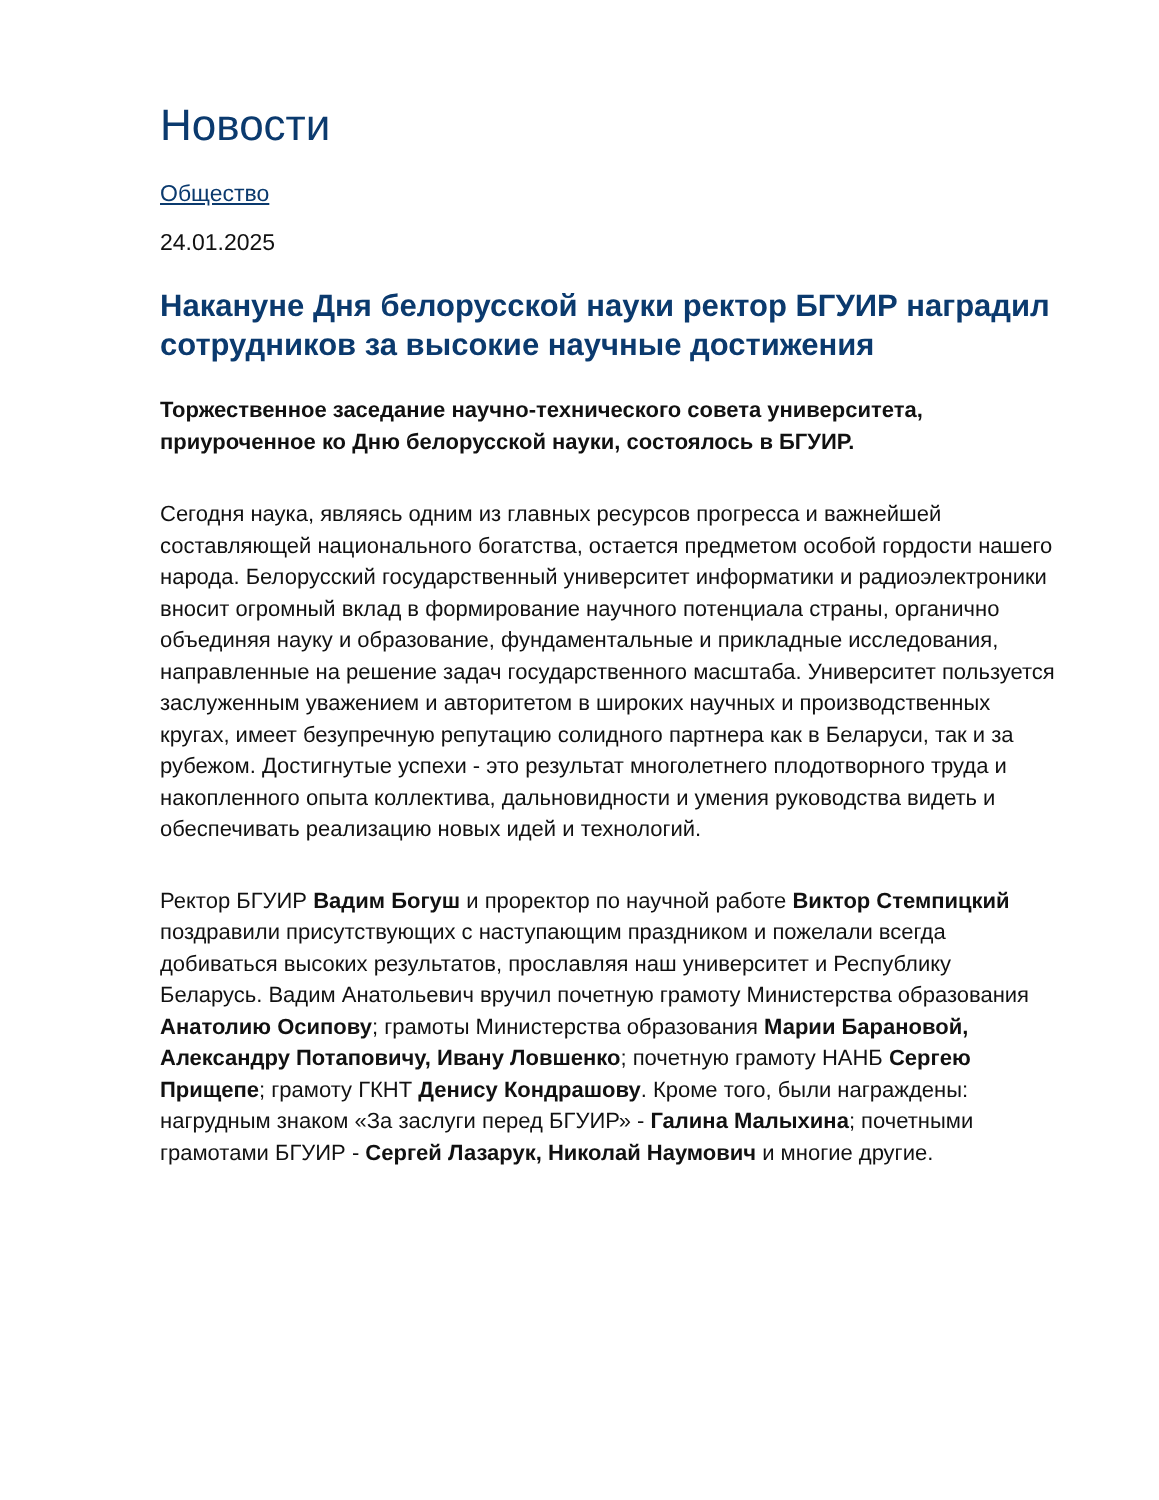Новости
Общество
24.01.2025
Накануне Дня белорусской науки ректор БГУИР наградил сотрудников за высокие научные достижения
Торжественное заседание научно-технического совета университета, приуроченное ко Дню белорусской науки, состоялось в БГУИР.
Сегодня наука, являясь одним из главных ресурсов прогресса и важнейшей составляющей национального богатства, остается предметом особой гордости нашего народа. Белорусский государственный университет информатики и радиоэлектроники вносит огромный вклад в формирование научного потенциала страны, органично объединяя науку и образование, фундаментальные и прикладные исследования, направленные на решение задач государственного масштаба. Университет пользуется заслуженным уважением и авторитетом в широких научных и производственных кругах, имеет безупречную репутацию солидного партнера как в Беларуси, так и за рубежом. Достигнутые успехи - это результат многолетнего плодотворного труда и накопленного опыта коллектива, дальновидности и умения руководства видеть и обеспечивать реализацию новых идей и технологий.
Ректор БГУИР Вадим Богуш и проректор по научной работе Виктор Стемпицкий поздравили присутствующих с наступающим праздником и пожелали всегда добиваться высоких результатов, прославляя наш университет и Республику Беларусь. Вадим Анатольевич вручил почетную грамоту Министерства образования Анатолию Осипову; грамоты Министерства образования Марии Барановой, Александру Потаповичу, Ивану Ловшенко; почетную грамоту НАНБ Сергею Прищепе; грамоту ГКНТ Денису Кондрашову. Кроме того, были награждены: нагрудным знаком «За заслуги перед БГУИР» - Галина Малыхина; почетными грамотами БГУИР - Сергей Лазарук, Николай Наумович и многие другие.